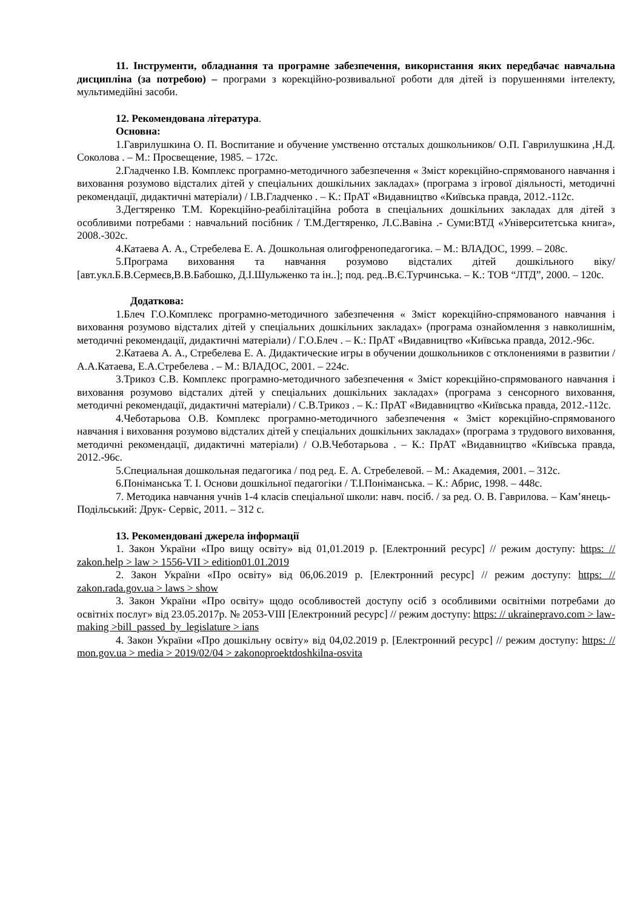11. Інструменти, обладнання та програмне забезпечення, використання яких передбачає навчальна дисципліна (за потребою) – програми з корекційно-розвивальної роботи для дітей із порушеннями інтелекту, мультимедійні засоби.
12. Рекомендована література.
Основна:
1.Гаврилушкина О. П. Воспитание и обучение умственно отсталых дошкольников/ О.П. Гаврилушкина ,Н.Д. Соколова . – М.: Просвещение, 1985. – 172с.
2.Гладченко І.В. Комплекс програмно-методичного забезпечення « Зміст корекційно-спрямованого навчання і виховання розумово відсталих дітей у спеціальних дошкільних закладах» (програма з ігрової діяльності, методичні рекомендації, дидактичні матеріали) / І.В.Гладченко . – К.: ПрАТ «Видавництво «Київська правда, 2012.-112с.
3.Дегтяренко Т.М. Корекційно-реабілітаційна робота в спеціальних дошкільних закладах для дітей з особливими потребами : навчальний посібник / Т.М.Дегтяренко, Л.С.Вавіна .- Суми:ВТД «Університетська книга», 2008.-302с.
4.Катаева А. А., Стребелева Е. А. Дошкольная олигофренопедагогика. – М.: ВЛАДОС, 1999. – 208с.
5.Програма виховання та навчання розумово відсталих дітей дошкільного віку/ [авт.укл.Б.В.Сермеєв,В.В.Бабошко, Д.І.Шульженко та ін..]; под. ред..В.Є.Турчинська. – К.: ТОВ “ЛТД”, 2000. – 120с.
Додаткова:
1.Блеч Г.О.Комплекс програмно-методичного забезпечення « Зміст корекційно-спрямованого навчання і виховання розумово відсталих дітей у спеціальних дошкільних закладах» (програма ознайомлення з навколишнім, методичні рекомендації, дидактичні матеріали) / Г.О.Блеч . – К.: ПрАТ «Видавництво «Київська правда, 2012.-96с.
2.Катаева А. А., Стребелева Е. А. Дидактические игры в обучении дошкольников с отклонениями в развитии / А.А.Катаева, Е.А.Стребелева . – М.: ВЛАДОС, 2001. – 224с.
3.Трикоз С.В. Комплекс програмно-методичного забезпечення « Зміст корекційно-спрямованого навчання і виховання розумово відсталих дітей у спеціальних дошкільних закладах» (програма з сенсорного виховання, методичні рекомендації, дидактичні матеріали) / С.В.Трикоз . – К.: ПрАТ «Видавництво «Київська правда, 2012.-112с.
4.Чеботарьова О.В. Комплекс програмно-методичного забезпечення « Зміст корекційно-спрямованого навчання і виховання розумово відсталих дітей у спеціальних дошкільних закладах» (програма з трудового виховання, методичні рекомендації, дидактичні матеріали) / О.В.Чеботарьова . – К.: ПрАТ «Видавництво «Київська правда, 2012.-96с.
5.Специальная дошкольная педагогика / под ред. Е. А. Стребелевой. – М.: Академия, 2001. – 312с.
6.Поніманська Т. І. Основи дошкільної педагогіки / Т.І.Поніманська. – К.: Абрис, 1998. – 448с.
7. Методика навчання учнів 1-4 класів спеціальної школи: навч. посіб. / за ред. О. В. Гаврилова. – Кам’янець-Подільський: Друк- Сервіс, 2011. – 312 с.
13. Рекомендовані джерела інформації
1. Закон України «Про вищу освіту» від 01,01.2019 р. [Електронний ресурс] // режим доступу: https: // zakon.help > law > 1556-VII > edition01.01.2019
2. Закон України «Про освіту» від 06,06.2019 р. [Електронний ресурс] // режим доступу: https: // zakon.rada.gov.ua > laws > show
3. Закон України «Про освіту» щодо особливостей доступу осіб з особливими освітніми потребами до освітніх послуг» від 23.05.2017р. № 2053-VIII [Електронний ресурс] // режим доступу: https: // ukrainepravo.com > law-making >bill_passed_by_legislature > ians
4. Закон України «Про дошкільну освіту» від 04,02.2019 р. [Електронний ресурс] // режим доступу: https: // mon.gov.ua > media > 2019/02/04 > zakonoproektdoshkilna-osvita